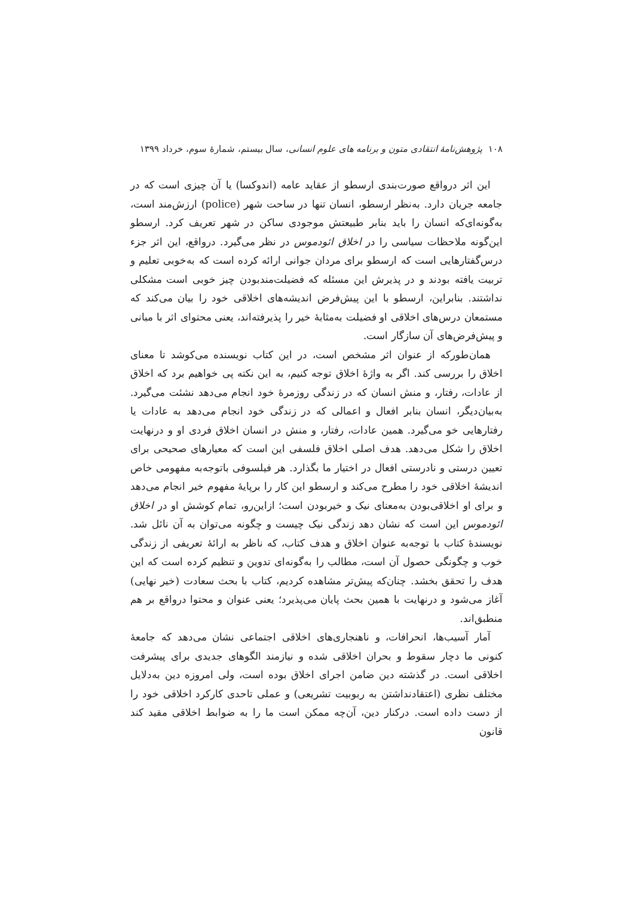۱۰۸ پژوهش‌نامهٔ انتقادی متون و برنامه های علوم انسانی، سال بیستم، شمارهٔ سوم، خرداد ۱۳۹۹
این اثر درواقع صورت‌بندی ارسطو از عقاید عامه (اندوکسا) یا آن چیزی است که در جامعه جریان دارد. به‌نظر ارسطو، انسان تنها در ساحت شهر (police) ارزش‌مند است، به‌گونه‌ای‌که انسان را باید بنابر طبیعتش موجودی ساکن در شهر تعریف کرد. ارسطو این‌گونه ملاحظات سیاسی را در اخلاق ائودموس در نظر می‌گیرد. درواقع، این اثر جزء درس‌گفتارهایی است که ارسطو برای مردان جوانی ارائه کرده است که به‌خوبی تعلیم و تربیت یافته بودند و در پذیرش این مسئله که فضیلت‌مندبودن چیز خوبی است مشکلی نداشتند. بنابراین، ارسطو با این پیش‌فرض اندیشه‌های اخلاقی خود را بیان می‌کند که مستمعان درس‌های اخلاقی او فضیلت به‌مثابهٔ خیر را پذیرفته‌اند، یعنی محتوای اثر با مبانی و پیش‌فرض‌های آن سازگار است.
همان‌طورکه از عنوان اثر مشخص است، در این کتاب نویسنده می‌کوشد تا معنای اخلاق را بررسی کند. اگر به واژهٔ اخلاق توجه کنیم، به این نکته پی خواهیم برد که اخلاق از عادات، رفتار، و منش انسان که در زندگی روزمرهٔ خود انجام می‌دهد نشئت می‌گیرد. به‌بیان‌دیگر، انسان بنابر افعال و اعمالی که در زندگی خود انجام می‌دهد به عادات یا رفتارهایی خو می‌گیرد. همین عادات، رفتار، و منش در انسان اخلاق فردی او و درنهایت اخلاق را شکل می‌دهد. هدف اصلی اخلاق فلسفی این است که معیارهای صحیحی برای تعیین درستی و نادرستی افعال در اختیار ما بگذارد. هر فیلسوفی باتوجه‌به مفهومی خاص اندیشهٔ اخلاقی خود را مطرح می‌کند و ارسطو این کار را برپایهٔ مفهوم خیر انجام می‌دهد و برای او اخلاقی‌بودن به‌معنای نیک و خیربودن است؛ ازاین‌رو، تمام کوشش او در اخلاق ائودموس این است که نشان دهد زندگی نیک چیست و چگونه می‌توان به آن نائل شد. نویسندهٔ کتاب با توجه‌به عنوان اخلاق و هدف کتاب، که ناظر به ارائهٔ تعریفی از زندگی خوب و چگونگی حصول آن است، مطالب را به‌گونه‌ای تدوین و تنظیم کرده است که این هدف را تحقق بخشد. چنان‌که پیش‌تر مشاهده کردیم، کتاب با بحث سعادت (خیر نهایی) آغاز می‌شود و درنهایت با همین بحث پایان می‌پذیرد؛ یعنی عنوان و محتوا درواقع بر هم منطبق‌اند.
آمار آسیب‌ها، انحرافات، و ناهنجاری‌های اخلاقی اجتماعی نشان می‌دهد که جامعهٔ کنونی ما دچار سقوط و بحران اخلاقی شده و نیازمند الگوهای جدیدی برای پیشرفت اخلاقی است. در گذشته دین ضامن اجرای اخلاق بوده است، ولی امروزه دین به‌دلایل مختلف نظری (اعتقادنداشتن به ربوبیت تشریعی) و عملی تاحدی کارکرد اخلاقی خود را از دست داده است. درکنار دین، آن‌چه ممکن است ما را به ضوابط اخلاقی مقید کند قانون